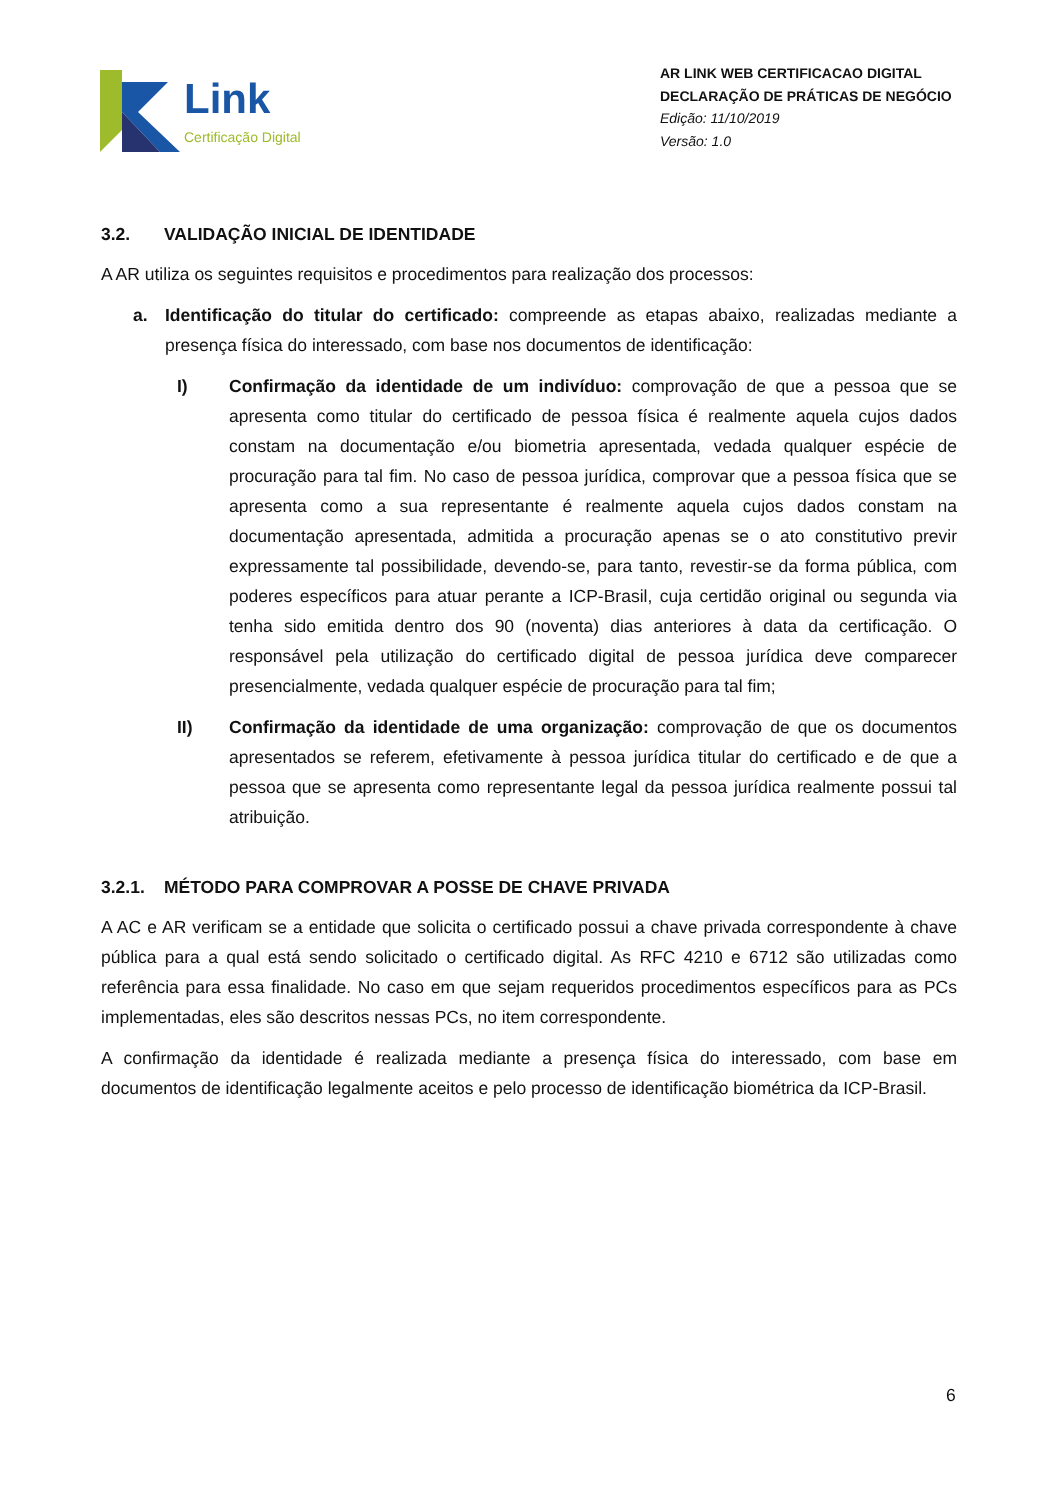Link
Certificação Digital
AR LINK WEB CERTIFICACAO DIGITAL
DECLARAÇÃO DE PRÁTICAS DE NEGÓCIO
Edição: 11/10/2019
Versão: 1.0
3.2. VALIDAÇÃO INICIAL DE IDENTIDADE
A AR utiliza os seguintes requisitos e procedimentos para realização dos processos:
a. Identificação do titular do certificado: compreende as etapas abaixo, realizadas mediante a presença física do interessado, com base nos documentos de identificação:
I) Confirmação da identidade de um indivíduo: comprovação de que a pessoa que se apresenta como titular do certificado de pessoa física é realmente aquela cujos dados constam na documentação e/ou biometria apresentada, vedada qualquer espécie de procuração para tal fim. No caso de pessoa jurídica, comprovar que a pessoa física que se apresenta como a sua representante é realmente aquela cujos dados constam na documentação apresentada, admitida a procuração apenas se o ato constitutivo previr expressamente tal possibilidade, devendo-se, para tanto, revestir-se da forma pública, com poderes específicos para atuar perante a ICP-Brasil, cuja certidão original ou segunda via tenha sido emitida dentro dos 90 (noventa) dias anteriores à data da certificação. O responsável pela utilização do certificado digital de pessoa jurídica deve comparecer presencialmente, vedada qualquer espécie de procuração para tal fim;
II) Confirmação da identidade de uma organização: comprovação de que os documentos apresentados se referem, efetivamente à pessoa jurídica titular do certificado e de que a pessoa que se apresenta como representante legal da pessoa jurídica realmente possui tal atribuição.
3.2.1. MÉTODO PARA COMPROVAR A POSSE DE CHAVE PRIVADA
A AC e AR verificam se a entidade que solicita o certificado possui a chave privada correspondente à chave pública para a qual está sendo solicitado o certificado digital. As RFC 4210 e 6712 são utilizadas como referência para essa finalidade. No caso em que sejam requeridos procedimentos específicos para as PCs implementadas, eles são descritos nessas PCs, no item correspondente.
A confirmação da identidade é realizada mediante a presença física do interessado, com base em documentos de identificação legalmente aceitos e pelo processo de identificação biométrica da ICP-Brasil.
6